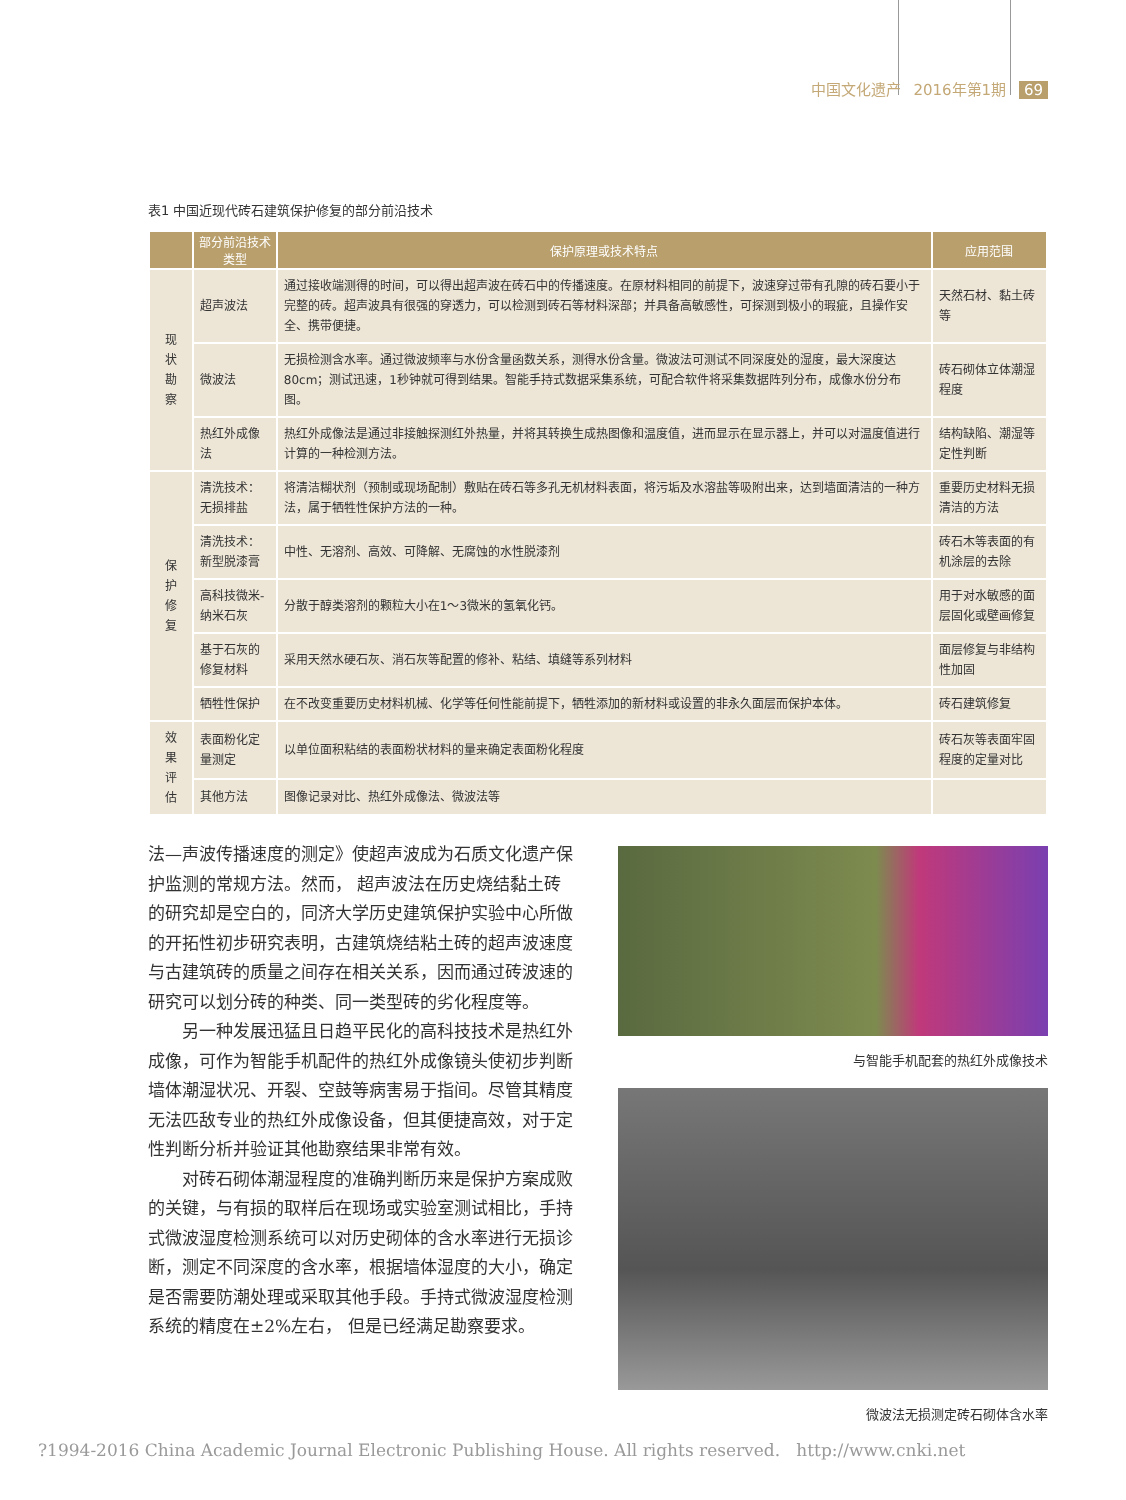中国文化遗产 2016年第1期 69
表1 中国近现代砖石建筑保护修复的部分前沿技术
| | 部分前沿技术类型 | 保护原理或技术特点 | 应用范围 |
| --- | --- | --- | --- |
| 现 状 勘 察 | 超声波法 | 通过接收端测得的时间，可以得出超声波在砖石中的传播速度。在原材料相同的前提下，波速穿过带有孔隙的砖石要小于完整的砖。超声波具有很强的穿透力，可以检测到砖石等材料深部；并具备高敏感性，可探测到极小的瑕疵，且操作安全、携带便捷。 | 天然石材、黏土砖等 |
| | 微波法 | 无损检测含水率。通过微波频率与水份含量函数关系，测得水份含量。微波法可测试不同深度处的湿度，最大深度达80cm；测试迅速，1秒钟就可得到结果。智能手持式数据采集系统，可配合软件将采集数据阵列分布，成像水份分布图。 | 砖石砌体立体潮湿程度 |
| | 热红外成像法 | 热红外成像法是通过非接触探测红外热量，并将其转换生成热图像和温度值，进而显示在显示器上，并可以对温度值进行计算的一种检测方法。 | 结构缺陷、潮湿等定性判断 |
| 保 护 修 复 | 清洗技术：无损排盐 | 将清洁糊状剂（预制或现场配制）敷贴在砖石等多孔无机材料表面，将污垢及水溶盐等吸附出来，达到墙面清洁的一种方法，属于牺牲性保护方法的一种。 | 重要历史材料无损清洁的方法 |
| | 清洗技术： 新型脱漆膏 | 中性、无溶剂、高效、可降解、无腐蚀的水性脱漆剂 | 砖石木等表面的有机涂层的去除 |
| | 高科技微米-纳米石灰 | 分散于醇类溶剂的颗粒大小在1～3微米的氢氧化钙。 | 用于对水敏感的面层固化或壁画修复 |
| | 基于石灰的修复材料 | 采用天然水硬石灰、消石灰等配置的修补、粘结、填缝等系列材料 | 面层修复与非结构性加固 |
| | 牺牲性保护 | 在不改变重要历史材料机械、化学等任何性能前提下，牺牲添加的新材料或设置的非永久面层而保护本体。 | 砖石建筑修复 |
| 效 果 评 估 | 表面粉化定量测定 | 以单位面积粘结的表面粉状材料的量来确定表面粉化程度 | 砖石灰等表面牢固程度的定量对比 |
| | 其他方法 | 图像记录对比、热红外成像法、微波法等 | |
法—声波传播速度的测定》使超声波成为石质文化遗产保护监测的常规方法。然而， 超声波法在历史烧结黏土砖的研究却是空白的，同济大学历史建筑保护实验中心所做的开拓性初步研究表明，古建筑烧结粘土砖的超声波速度与古建筑砖的质量之间存在相关关系，因而通过砖波速的研究可以划分砖的种类、同一类型砖的劣化程度等。
另一种发展迅猛且日趋平民化的高科技技术是热红外成像，可作为智能手机配件的热红外成像镜头使初步判断墙体潮湿状况、开裂、空鼓等病害易于指间。尽管其精度无法匹敌专业的热红外成像设备，但其便捷高效，对于定性判断分析并验证其他勘察结果非常有效。
对砖石砌体潮湿程度的准确判断历来是保护方案成败的关键，与有损的取样后在现场或实验室测试相比，手持式微波湿度检测系统可以对历史砌体的含水率进行无损诊断，测定不同深度的含水率，根据墙体湿度的大小，确定是否需要防潮处理或采取其他手段。手持式微波湿度检测系统的精度在±2%左右， 但是已经满足勘察要求。
与智能手机配套的热红外成像技术
微波法无损测定砖石砌体含水率
?1994-2016 China Academic Journal Electronic Publishing House. All rights reserved. http://www.cnki.net